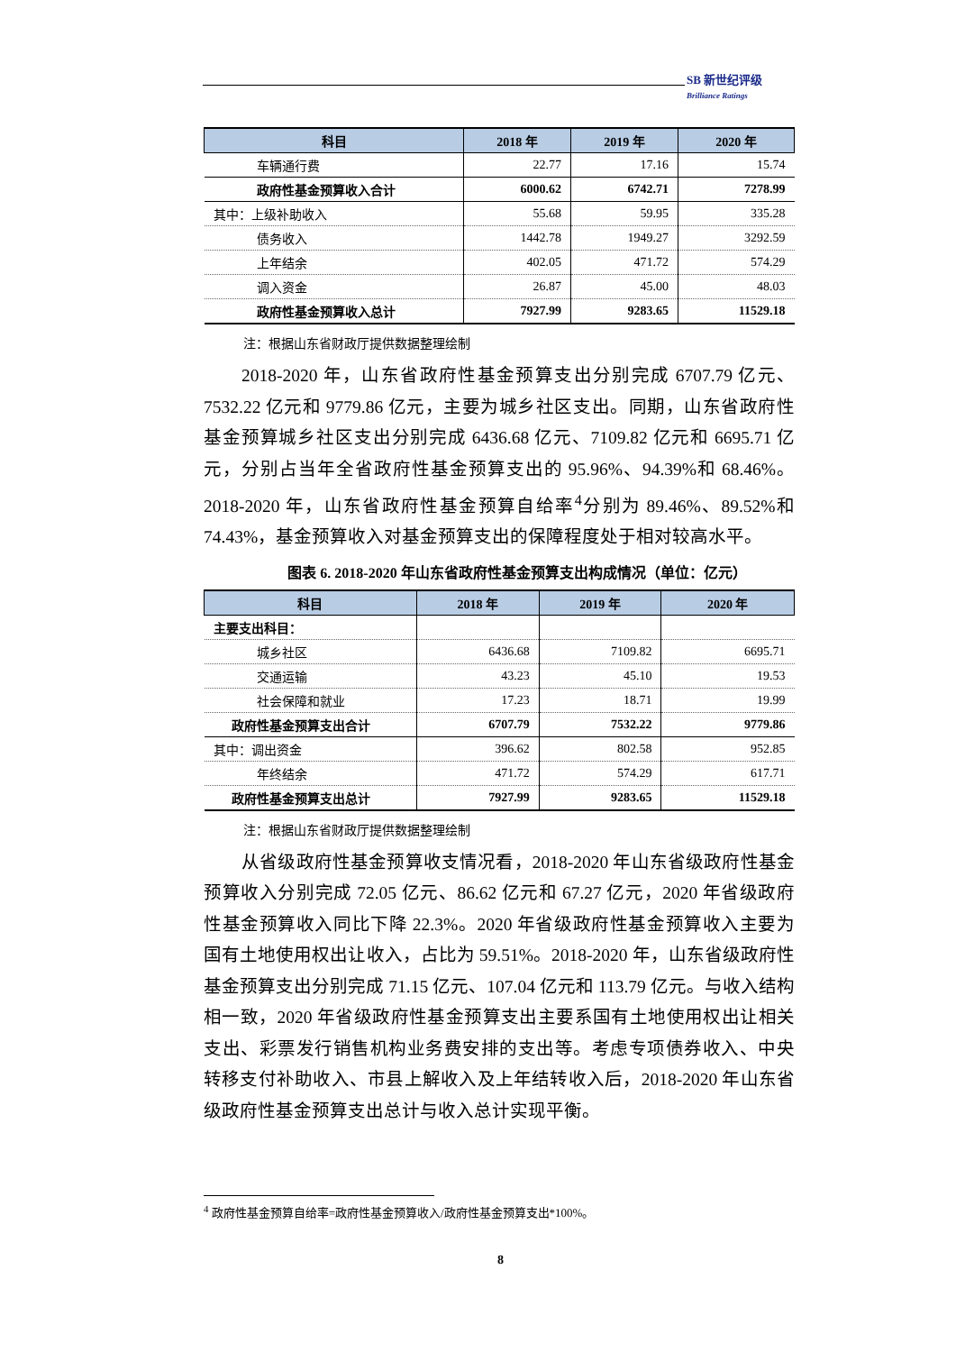SB 新世纪评级
Brilliance Ratings
| 科目 | 2018 年 | 2019 年 | 2020 年 |
| --- | --- | --- | --- |
| 车辆通行费 | 22.77 | 17.16 | 15.74 |
| 政府性基金预算收入合计 | 6000.62 | 6742.71 | 7278.99 |
| 其中：上级补助收入 | 55.68 | 59.95 | 335.28 |
| 债务收入 | 1442.78 | 1949.27 | 3292.59 |
| 上年结余 | 402.05 | 471.72 | 574.29 |
| 调入资金 | 26.87 | 45.00 | 48.03 |
| 政府性基金预算收入总计 | 7927.99 | 9283.65 | 11529.18 |
注：根据山东省财政厅提供数据整理绘制
2018-2020 年，山东省政府性基金预算支出分别完成 6707.79 亿元、7532.22 亿元和 9779.86 亿元，主要为城乡社区支出。同期，山东省政府性基金预算城乡社区支出分别完成 6436.68 亿元、7109.82 亿元和 6695.71 亿元，分别占当年全省政府性基金预算支出的 95.96%、94.39%和 68.46%。2018-2020 年，山东省政府性基金预算自给率<sup>4</sup>分别为 89.46%、89.52%和 74.43%，基金预算收入对基金预算支出的保障程度处于相对较高水平。
图表 6. 2018-2020 年山东省政府性基金预算支出构成情况（单位：亿元）
| 科目 | 2018 年 | 2019 年 | 2020 年 |
| --- | --- | --- | --- |
| 主要支出科目： | | | |
| 城乡社区 | 6436.68 | 7109.82 | 6695.71 |
| 交通运输 | 43.23 | 45.10 | 19.53 |
| 社会保障和就业 | 17.23 | 18.71 | 19.99 |
| 政府性基金预算支出合计 | 6707.79 | 7532.22 | 9779.86 |
| 其中：调出资金 | 396.62 | 802.58 | 952.85 |
| 年终结余 | 471.72 | 574.29 | 617.71 |
| 政府性基金预算支出总计 | 7927.99 | 9283.65 | 11529.18 |
注：根据山东省财政厅提供数据整理绘制
从省级政府性基金预算收支情况看，2018-2020 年山东省级政府性基金预算收入分别完成 72.05 亿元、86.62 亿元和 67.27 亿元，2020 年省级政府性基金预算收入同比下降 22.3%。2020 年省级政府性基金预算收入主要为国有土地使用权出让收入，占比为 59.51%。2018-2020 年，山东省级政府性基金预算支出分别完成 71.15 亿元、107.04 亿元和 113.79 亿元。与收入结构相一致，2020 年省级政府性基金预算支出主要系国有土地使用权出让相关支出、彩票发行销售机构业务费安排的支出等。考虑专项债券收入、中央转移支付补助收入、市县上解收入及上年结转收入后，2018-2020 年山东省级政府性基金预算支出总计与收入总计实现平衡。
<sup>4</sup> 政府性基金预算自给率=政府性基金预算收入/政府性基金预算支出*100%。
8